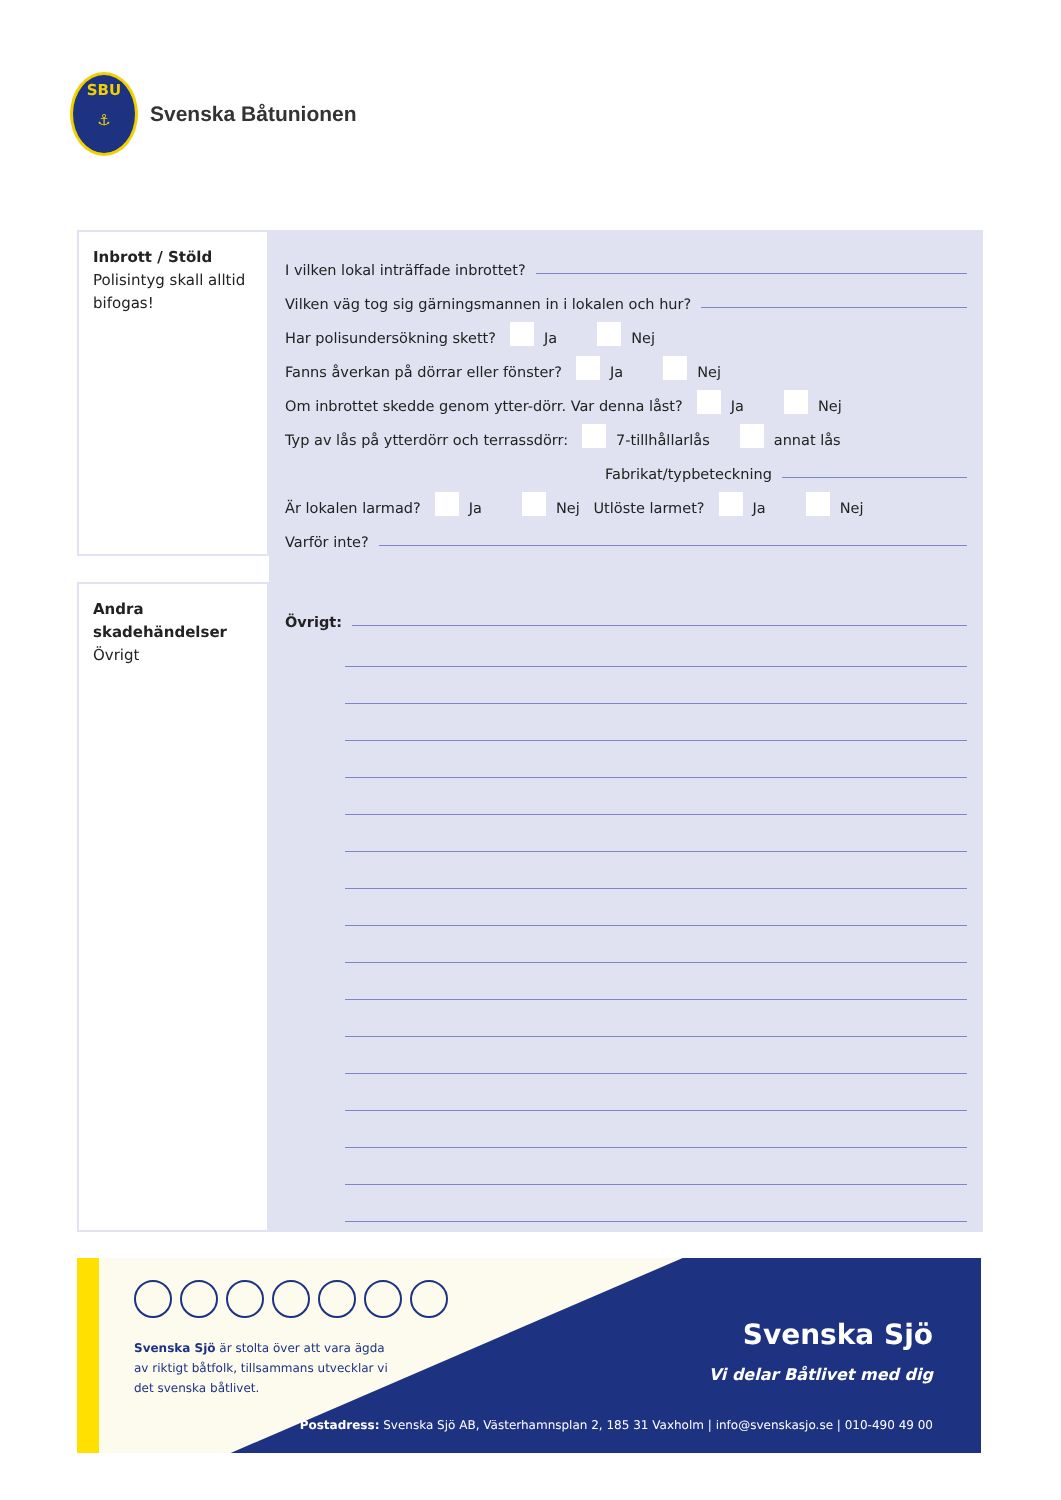SBU
⚓
Svenska Båtunionen
Inbrott / Stöld
Polisintyg skall alltid bifogas!
I vilken lokal inträffade inbrottet?
Vilken väg tog sig gärningsmannen in i lokalen och hur?
Har polisundersökning skett? Ja Nej
Fanns åverkan på dörrar eller fönster? Ja Nej
Om inbrottet skedde genom ytter-dörr. Var denna låst? Ja Nej
Typ av lås på ytterdörr och terrassdörr: 7-tillhållarlås annat lås
Fabrikat/typbeteckning
Är lokalen larmad? Ja Nej Utlöste larmet? Ja Nej
Varför inte?
Andra skadehändelser
Övrigt
Övrigt:
Svenska Sjö är stolta över att vara ägda av riktigt båtfolk, tillsammans utvecklar vi det svenska båtlivet.
Svenska Sjö
Vi delar Båtlivet med dig
Postadress: Svenska Sjö AB, Västerhamnsplan 2, 185 31 Vaxholm | info@svenskasjo.se | 010-490 49 00